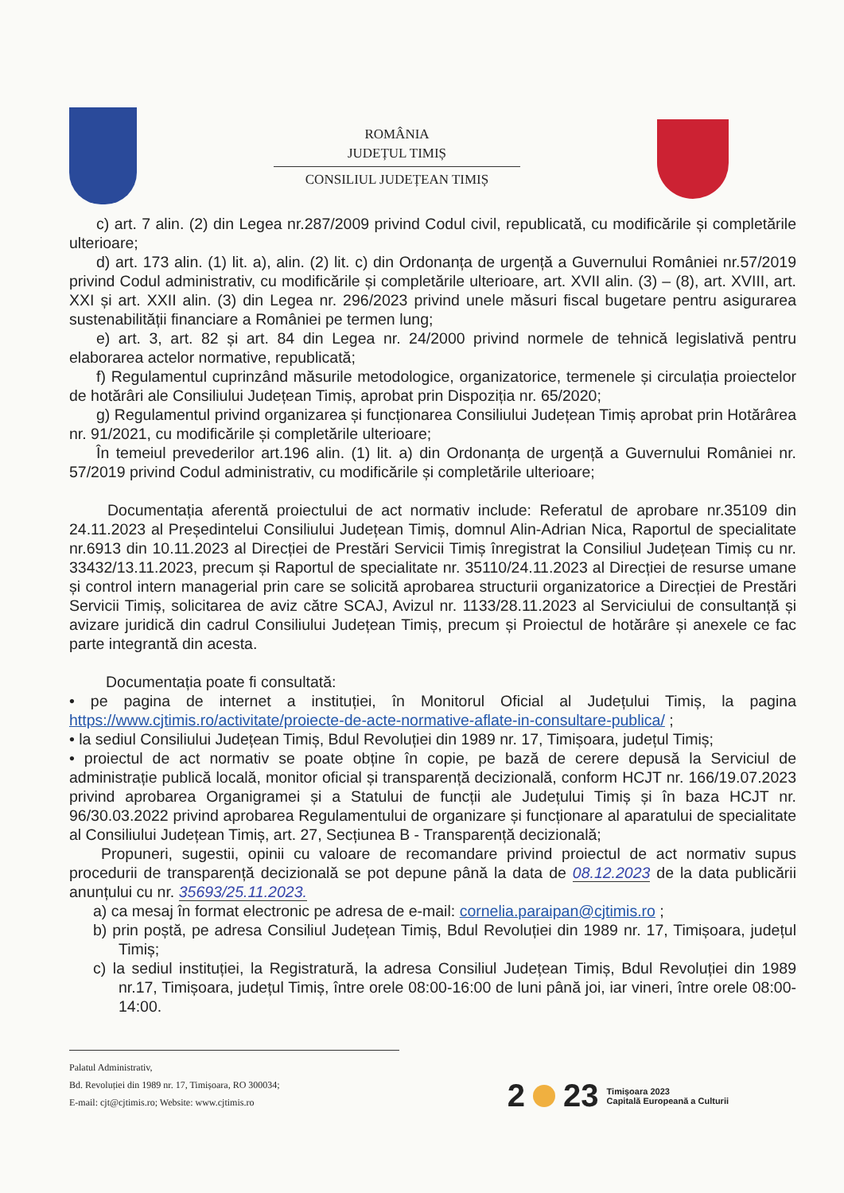ROMÂNIA
JUDEȚUL TIMIȘ
CONSILIUL JUDEȚEAN TIMIȘ
c) art. 7 alin. (2) din Legea nr.287/2009 privind Codul civil, republicată, cu modificările și completările ulterioare;
d) art. 173 alin. (1) lit. a), alin. (2) lit. c) din Ordonanța de urgență a Guvernului României nr.57/2019 privind Codul administrativ, cu modificările și completările ulterioare, art. XVII alin. (3) – (8), art. XVIII, art. XXI și art. XXII alin. (3) din Legea nr. 296/2023 privind unele măsuri fiscal bugetare pentru asigurarea sustenabilității financiare a României pe termen lung;
e) art. 3, art. 82 și art. 84 din Legea nr. 24/2000 privind normele de tehnică legislativă pentru elaborarea actelor normative, republicată;
f) Regulamentul cuprinzând măsurile metodologice, organizatorice, termenele și circulația proiectelor de hotărâri ale Consiliului Județean Timiș, aprobat prin Dispoziția nr. 65/2020;
g) Regulamentul privind organizarea și funcționarea Consiliului Județean Timiș aprobat prin Hotărârea nr. 91/2021, cu modificările și completările ulterioare;
În temeiul prevederilor art.196 alin. (1) lit. a) din Ordonanța de urgență a Guvernului României nr. 57/2019 privind Codul administrativ, cu modificările și completările ulterioare;
Documentația aferentă proiectului de act normativ include: Referatul de aprobare nr.35109 din 24.11.2023 al Președintelui Consiliului Județean Timiș, domnul Alin-Adrian Nica, Raportul de specialitate nr.6913 din 10.11.2023 al Direcției de Prestări Servicii Timiș înregistrat la Consiliul Județean Timiș cu nr. 33432/13.11.2023, precum și Raportul de specialitate nr. 35110/24.11.2023 al Direcției de resurse umane și control intern managerial prin care se solicită aprobarea structurii organizatorice a Direcției de Prestări Servicii Timiș, solicitarea de aviz către SCAJ, Avizul nr. 1133/28.11.2023 al Serviciului de consultanță și avizare juridică din cadrul Consiliului Județean Timiș, precum și Proiectul de hotărâre și anexele ce fac parte integrantă din acesta.
Documentația poate fi consultată:
• pe pagina de internet a instituției, în Monitorul Oficial al Județului Timiș, la pagina https://www.cjtimis.ro/activitate/proiecte-de-acte-normative-aflate-in-consultare-publica/ ;
• la sediul Consiliului Județean Timiș, Bdul Revoluției din 1989 nr. 17, Timișoara, județul Timiș;
• proiectul de act normativ se poate obține în copie, pe bază de cerere depusă la Serviciul de administrație publică locală, monitor oficial și transparență decizională, conform HCJT nr. 166/19.07.2023 privind aprobarea Organigramei și a Statului de funcții ale Județului Timiș și în baza HCJT nr. 96/30.03.2022 privind aprobarea Regulamentului de organizare și funcționare al aparatului de specialitate al Consiliului Județean Timiș, art. 27, Secțiunea B - Transparență decizională;
Propuneri, sugestii, opinii cu valoare de recomandare privind proiectul de act normativ supus procedurii de transparență decizională se pot depune până la data de 08.12.2023 de la data publicării anunțului cu nr. 35693/25.11.2023.
a) ca mesaj în format electronic pe adresa de e-mail: cornelia.paraipan@cjtimis.ro ;
b) prin poștă, pe adresa Consiliul Județean Timiș, Bdul Revoluției din 1989 nr. 17, Timișoara, județul Timiș;
c) la sediul instituției, la Registratură, la adresa Consiliul Județean Timiș, Bdul Revoluției din 1989 nr.17, Timișoara, județul Timiș, între orele 08:00-16:00 de luni până joi, iar vineri, între orele 08:00-14:00.
Palatul Administrativ,
Bd. Revoluției din 1989 nr. 17, Timișoara, RO 300034;
E-mail: cjt@cjtimis.ro; Website: www.cjtimis.ro
2 23 Timișoara 2023
Capitală Europeană a Culturii